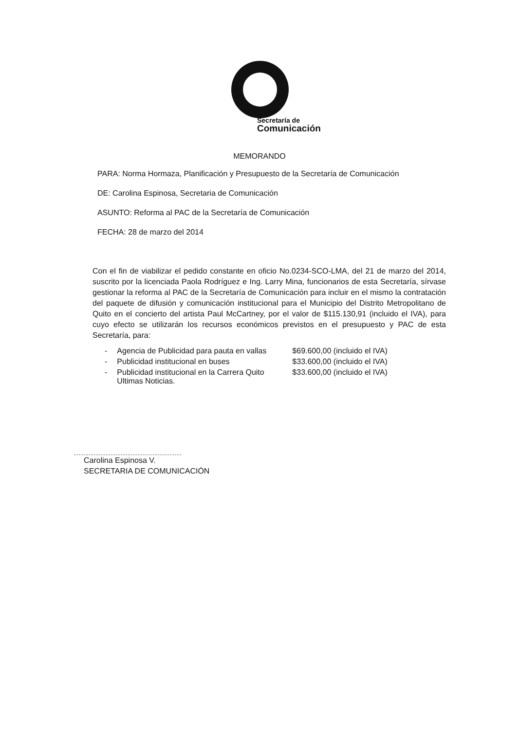Secretaría de
Comunicación
MEMORANDO
PARA: Norma Hormaza, Planificación y Presupuesto de la Secretaría de Comunicación
DE: Carolina Espinosa, Secretaria de Comunicación
ASUNTO: Reforma al PAC de la Secretaría de Comunicación
FECHA: 28 de marzo del 2014
Con el fin de viabilizar el pedido constante en oficio No.0234-SCO-LMA, del 21 de marzo del 2014, suscrito por la licenciada Paola Rodríguez e Ing. Larry Mina, funcionarios de esta Secretaría, sírvase gestionar la reforma al PAC de la Secretaría de Comunicación para incluir en el mismo la contratación del paquete de difusión y comunicación institucional para el Municipio del Distrito Metropolitano de Quito en el concierto del artista Paul McCartney, por el valor de $115.130,91 (incluido el IVA), para cuyo efecto se utilizarán los recursos económicos previstos en el presupuesto y PAC de esta Secretaría, para:
| - | Agencia de Publicidad para pauta en vallas | $69.600,00 (incluido el IVA) |
| - | Publicidad institucional en buses | $33.600,00 (incluido el IVA) |
| - | Publicidad institucional en la Carrera Quito Ultimas Noticias. | $33.600,00 (incluido el IVA) |
Carolina Espinosa V.
SECRETARIA DE COMUNICACIÓN